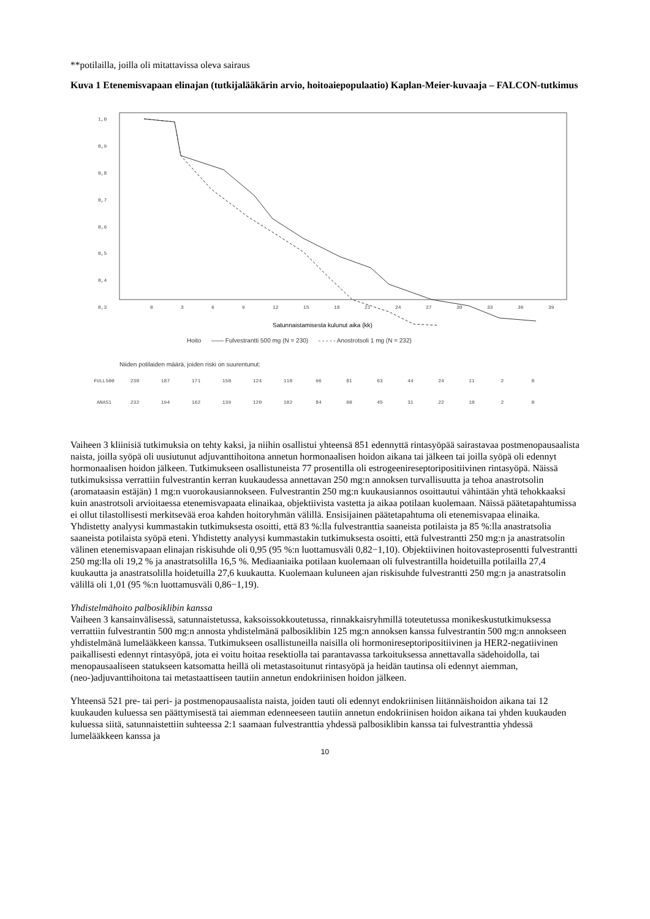**potilailla, joilla oli mitattavissa oleva sairaus
Kuva 1 Etenemisvapaan elinajan (tutkijalääkärin arvio, hoitoaiepopulaatio) Kaplan-Meier-kuvaaja – FALCON-tutkimus
1,0
0,9
0,8
0,7
0,6
0,5
0,4
0,3
0
3
6
9
12
15
18
21
24
27
30
33
36
39
Satunnaistamisesta kulunut aika (kk)
Hoito —— Fulvestrantti 500 mg (N = 230) - - - - - Anostrotsoli 1 mg (N = 232)
Niiden potilaiden määrä, joiden riski on suurentunut:
| FULL500 | 230 | 187 | 171 | 150 | 124 | 110 | 96 | 81 | 63 | 44 | 24 | 11 | 2 | 0 |
| ANAS1 | 232 | 194 | 162 | 139 | 120 | 102 | 84 | 60 | 45 | 31 | 22 | 10 | 2 | 0 |
Vaiheen 3 kliinisiä tutkimuksia on tehty kaksi, ja niihin osallistui yhteensä 851 edennyttä rintasyöpää sairastavaa postmenopausaalista naista, joilla syöpä oli uusiutunut adjuvanttihoitona annetun hormonaalisen hoidon aikana tai jälkeen tai joilla syöpä oli edennyt hormonaalisen hoidon jälkeen. Tutkimukseen osallistuneista 77 prosentilla oli estrogeenireseptoripositiivinen rintasyöpä. Näissä tutkimuksissa verrattiin fulvestrantin kerran kuukaudessa annettavan 250 mg:n annoksen turvallisuutta ja tehoa anastrotsolin (aromataasin estäjän) 1 mg:n vuorokausiannokseen. Fulvestrantin 250 mg:n kuukausiannos osoittautui vähintään yhtä tehokkaaksi kuin anastrotsoli arvioitaessa etenemisvapaata elinaikaa, objektiivista vastetta ja aikaa potilaan kuolemaan. Näissä päätetapahtumissa ei ollut tilastollisesti merkitsevää eroa kahden hoitoryhmän välillä. Ensisijainen päätetapahtuma oli etenemisvapaa elinaika. Yhdistetty analyysi kummastakin tutkimuksesta osoitti, että 83 %:lla fulvestranttia saaneista potilaista ja 85 %:lla anastratsolia saaneista potilaista syöpä eteni. Yhdistetty analyysi kummastakin tutkimuksesta osoitti, että fulvestrantti 250 mg:n ja anastratsolin välinen etenemisvapaan elinajan riskisuhde oli 0,95 (95 %:n luottamusväli 0,82−1,10). Objektiivinen hoitovasteprosentti fulvestrantti 250 mg:lla oli 19,2 % ja anastratsolilla 16,5 %. Mediaaniaika potilaan kuolemaan oli fulvestrantilla hoidetuilla potilailla 27,4 kuukautta ja anastratsolilla hoidetuilla 27,6 kuukautta. Kuolemaan kuluneen ajan riskisuhde fulvestrantti 250 mg:n ja anastratsolin välillä oli 1,01 (95 %:n luottamusväli 0,86−1,19).
Yhdistelmähoito palbosiklibin kanssa
Vaiheen 3 kansainvälisessä, satunnaistetussa, kaksoissokkoutetussa, rinnakkaisryhmillä toteutetussa monikeskustutkimuksessa verrattiin fulvestrantin 500 mg:n annosta yhdistelmänä palbosiklibin 125 mg:n annoksen kanssa fulvestrantin 500 mg:n annokseen yhdistelmänä lumelääkkeen kanssa. Tutkimukseen osallistuneilla naisilla oli hormonireseptoripositiivinen ja HER2-negatiivinen paikallisesti edennyt rintasyöpä, jota ei voitu hoitaa resektiolla tai parantavassa tarkoituksessa annettavalla sädehoidolla, tai menopausaaliseen statukseen katsomatta heillä oli metastasoitunut rintasyöpä ja heidän tautinsa oli edennyt aiemman, (neo-)adjuvanttihoitona tai metastaattiseen tautiin annetun endokriinisen hoidon jälkeen.
Yhteensä 521 pre- tai peri- ja postmenopausaalista naista, joiden tauti oli edennyt endokriinisen liitännäishoidon aikana tai 12 kuukauden kuluessa sen päättymisestä tai aiemman edenneeseen tautiin annetun endokriinisen hoidon aikana tai yhden kuukauden kuluessa siitä, satunnaistettiin suhteessa 2:1 saamaan fulvestranttia yhdessä palbosiklibin kanssa tai fulvestranttia yhdessä lumelääkkeen kanssa ja
10